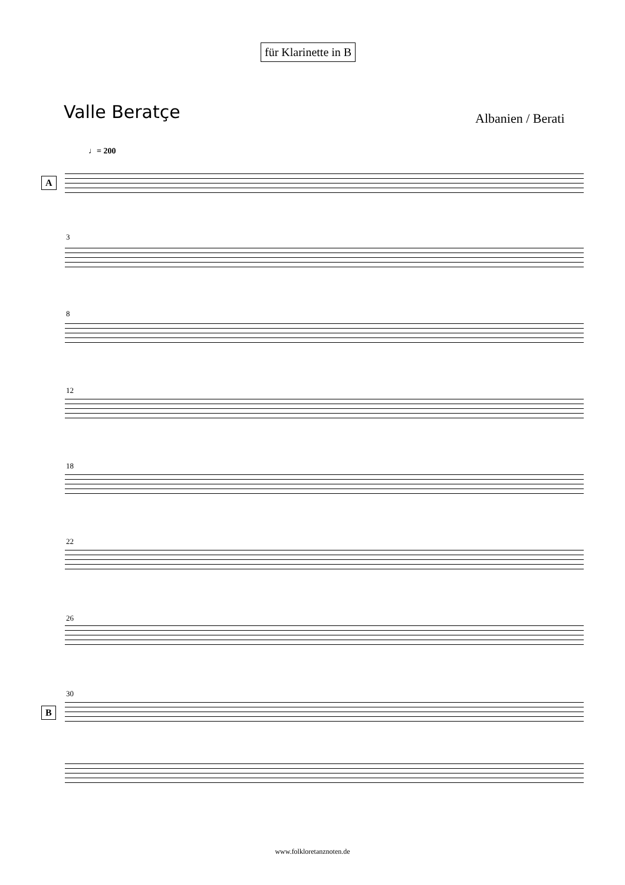für Klarinette in B
Valle Beratçe Albanien / Berati
♩= 200
A
3
8
12
18
22
26
30
B
www.folkloretanznoten.de